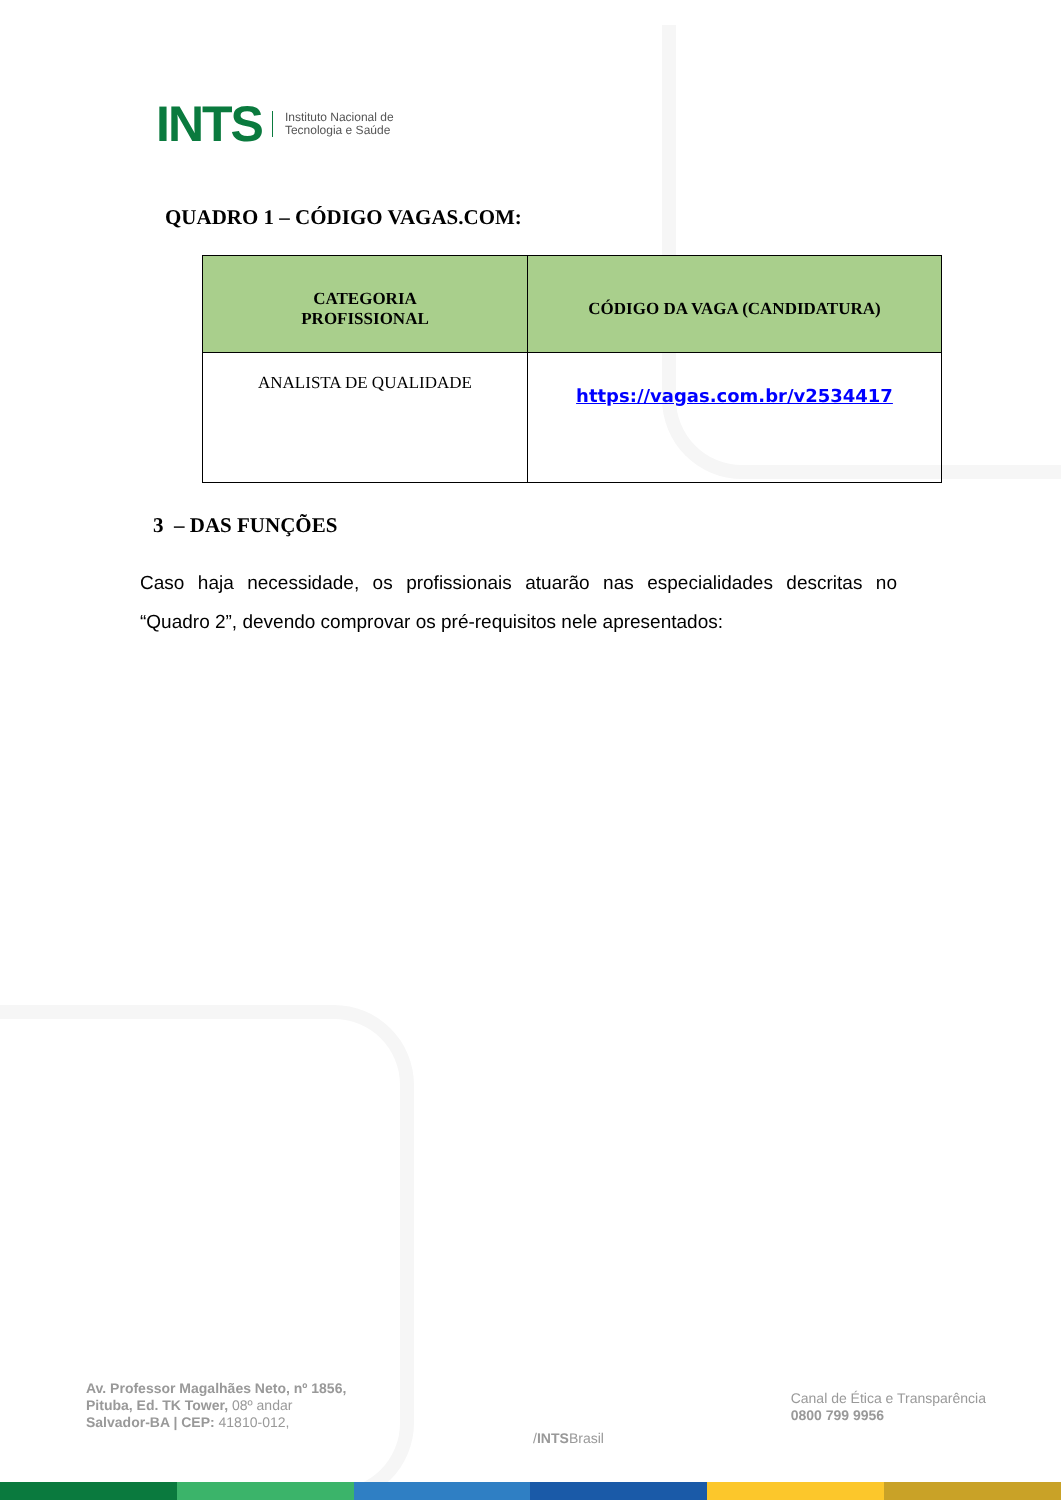INTS
Instituto Nacional de
Tecnologia e Saúde
QUADRO 1 – CÓDIGO VAGAS.COM:
| CATEGORIA PROFISSIONAL | CÓDIGO DA VAGA (CANDIDATURA) |
| --- | --- |
| ANALISTA DE QUALIDADE | https://vagas.com.br/v2534417 |
3 – DAS FUNÇÕES
Caso haja necessidade, os profissionais atuarão nas especialidades descritas no “Quadro 2”, devendo comprovar os pré-requisitos nele apresentados:
Av. Professor Magalhães Neto, nº 1856,
Pituba, Ed. TK Tower, 08º andar
Salvador-BA | CEP: 41810-012,
/INTSBrasil
Canal de Ética e Transparência
0800 799 9956